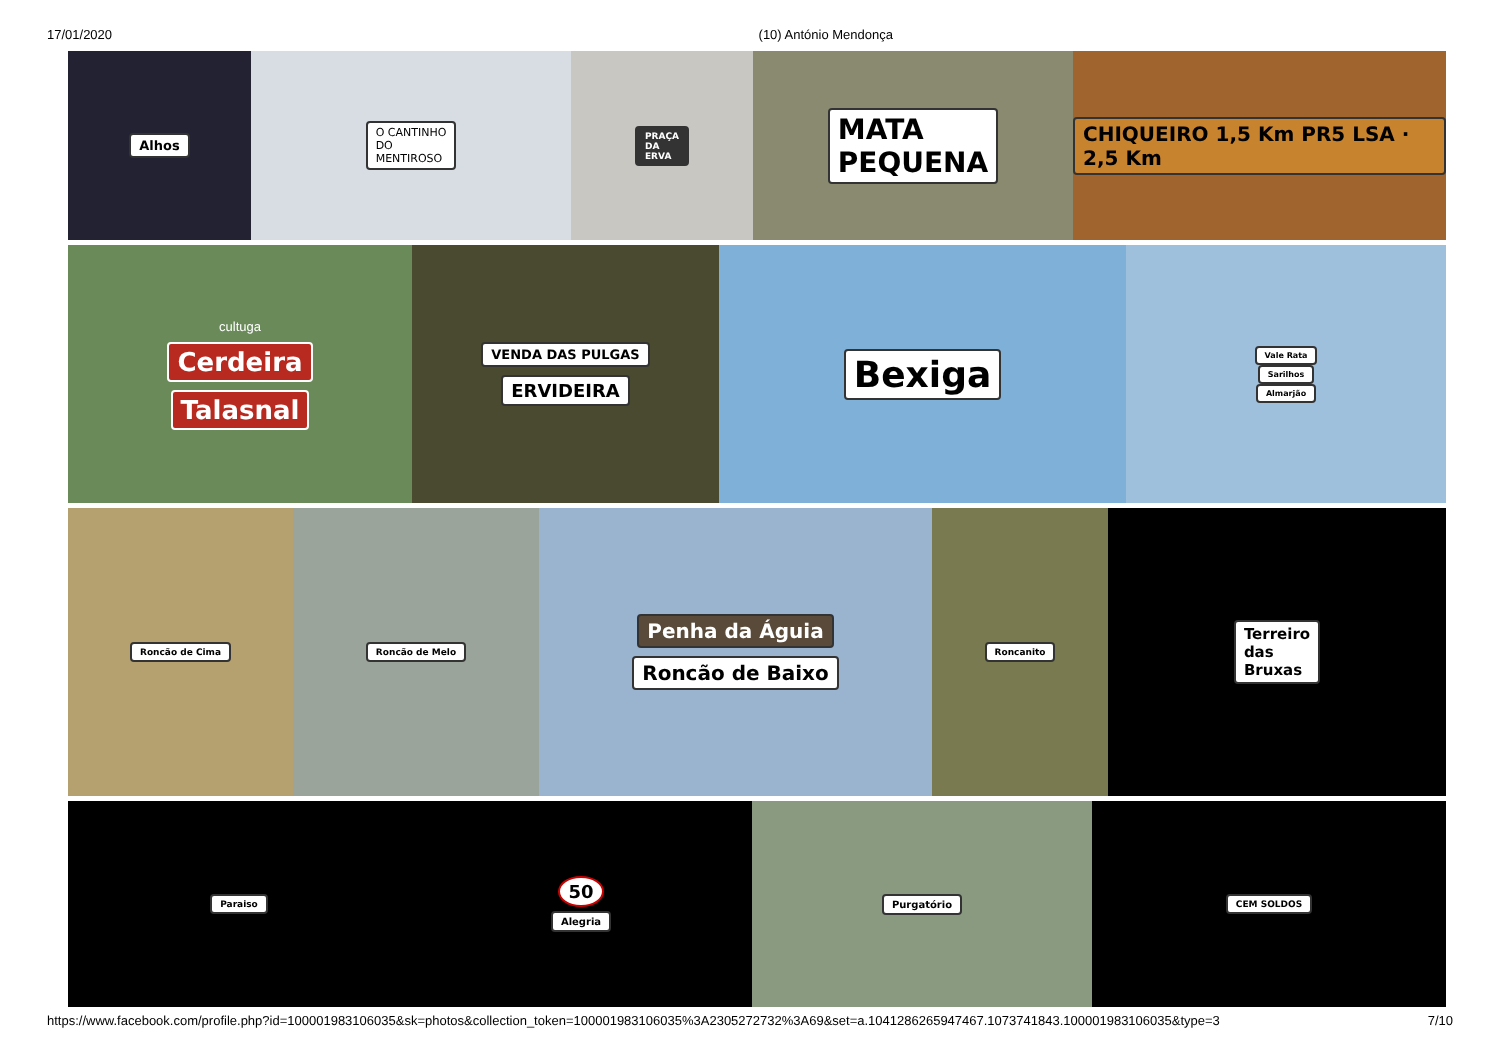17/01/2020 (10) António Mendonça
Alhos
O CANTINHO
DO
MENTIROSO
PRAÇA
DA
ERVA
MATA
PEQUENA
CHIQUEIRO 1,5 Km PR5 LSA · 2,5 Km
cultuga
Cerdeira
Talasnal
VENDA DAS PULGAS
ERVIDEIRA
Bexiga
Vale Rata
Sarilhos
Almarjão
Roncão de Cima Roncão de Melo
Penha da Águia
Roncão de Baixo
Roncanito
Terreiro
das
Bruxas
Paraiso
50
Alegria
Purgatório CEM SOLDOS
https://www.facebook.com/profile.php?id=100001983106035&sk=photos&collection_token=100001983106035%3A2305272732%3A69&set=a.1041286265947467.1073741843.100001983106035&type=3 7/10